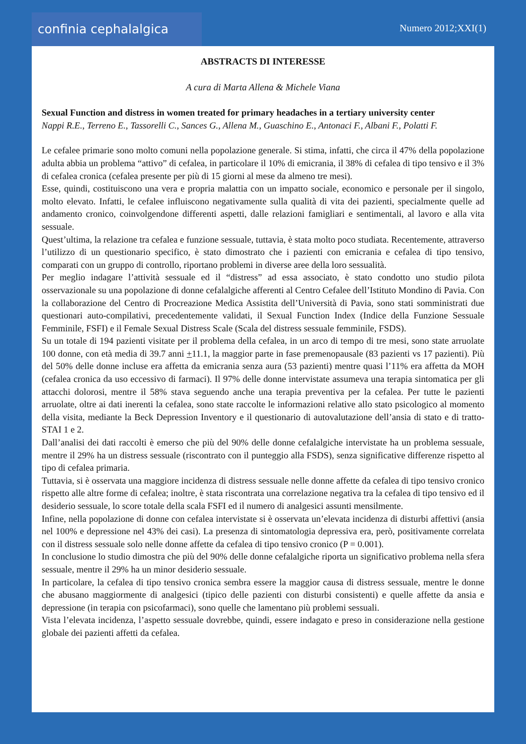confinia cephalalgica
Numero 2012;XXI(1)
ABSTRACTS DI INTERESSE
A cura di Marta Allena & Michele Viana
Sexual Function and distress in women treated for primary headaches in a tertiary university center
Nappi R.E., Terreno E., Tassorelli C., Sances G., Allena M., Guaschino E., Antonaci F., Albani F., Polatti F.
Le cefalee primarie sono molto comuni nella popolazione generale. Si stima, infatti, che circa il 47% della popolazione adulta abbia un problema “attivo” di cefalea, in particolare il 10% di emicrania, il 38% di cefalea di tipo tensivo e il 3% di cefalea cronica (cefalea presente per più di 15 giorni al mese da almeno tre mesi).
Esse, quindi, costituiscono una vera e propria malattia con un impatto sociale, economico e personale per il singolo, molto elevato. Infatti, le cefalee influiscono negativamente sulla qualità di vita dei pazienti, specialmente quelle ad andamento cronico, coinvolgendone differenti aspetti, dalle relazioni famigliari e sentimentali, al lavoro e alla vita sessuale.
Quest’ultima, la relazione tra cefalea e funzione sessuale, tuttavia, è stata molto poco studiata. Recentemente, attraverso l’utilizzo di un questionario specifico, è stato dimostrato che i pazienti con emicrania e cefalea di tipo tensivo, comparati con un gruppo di controllo, riportano problemi in diverse aree della loro sessualità.
Per meglio indagare l’attività sessuale ed il “distress” ad essa associato, è stato condotto uno studio pilota osservazionale su una popolazione di donne cefalalgiche afferenti al Centro Cefalee dell’Istituto Mondino di Pavia. Con la collaborazione del Centro di Procreazione Medica Assistita dell’Università di Pavia, sono stati somministrati due questionari auto-compilativi, precedentemente validati, il Sexual Function Index (Indice della Funzione Sessuale Femminile, FSFI) e il Female Sexual Distress Scale (Scala del distress sessuale femminile, FSDS).
Su un totale di 194 pazienti visitate per il problema della cefalea, in un arco di tempo di tre mesi, sono state arruolate 100 donne, con età media di 39.7 anni +11.1, la maggior parte in fase premenopausale (83 pazienti vs 17 pazienti). Più del 50% delle donne incluse era affetta da emicrania senza aura (53 pazienti) mentre quasi l’11% era affetta da MOH (cefalea cronica da uso eccessivo di farmaci). Il 97% delle donne intervistate assumeva una terapia sintomatica per gli attacchi dolorosi, mentre il 58% stava seguendo anche una terapia preventiva per la cefalea. Per tutte le pazienti arruolate, oltre ai dati inerenti la cefalea, sono state raccolte le informazioni relative allo stato psicologico al momento della visita, mediante la Beck Depression Inventory e il questionario di autovalutazione dell’ansia di stato e di tratto- STAI 1 e 2.
Dall’analisi dei dati raccolti è emerso che più del 90% delle donne cefalalgiche intervistate ha un problema sessuale, mentre il 29% ha un distress sessuale (riscontrato con il punteggio alla FSDS), senza significative differenze rispetto al tipo di cefalea primaria.
Tuttavia, si è osservata una maggiore incidenza di distress sessuale nelle donne affette da cefalea di tipo tensivo cronico rispetto alle altre forme di cefalea; inoltre, è stata riscontrata una correlazione negativa tra la cefalea di tipo tensivo ed il desiderio sessuale, lo score totale della scala FSFI ed il numero di analgesici assunti mensilmente.
Infine, nella popolazione di donne con cefalea intervistate si è osservata un’elevata incidenza di disturbi affettivi (ansia nel 100% e depressione nel 43% dei casi). La presenza di sintomatologia depressiva era, però, positivamente correlata con il distress sessuale solo nelle donne affette da cefalea di tipo tensivo cronico (P = 0.001).
In conclusione lo studio dimostra che più del 90% delle donne cefalalgiche riporta un significativo problema nella sfera sessuale, mentre il 29% ha un minor desiderio sessuale.
In particolare, la cefalea di tipo tensivo cronica sembra essere la maggior causa di distress sessuale, mentre le donne che abusano maggiormente di analgesici (tipico delle pazienti con disturbi consistenti) e quelle affette da ansia e depressione (in terapia con psicofarmaci), sono quelle che lamentano più problemi sessuali.
Vista l’elevata incidenza, l’aspetto sessuale dovrebbe, quindi, essere indagato e preso in considerazione nella gestione globale dei pazienti affetti da cefalea.